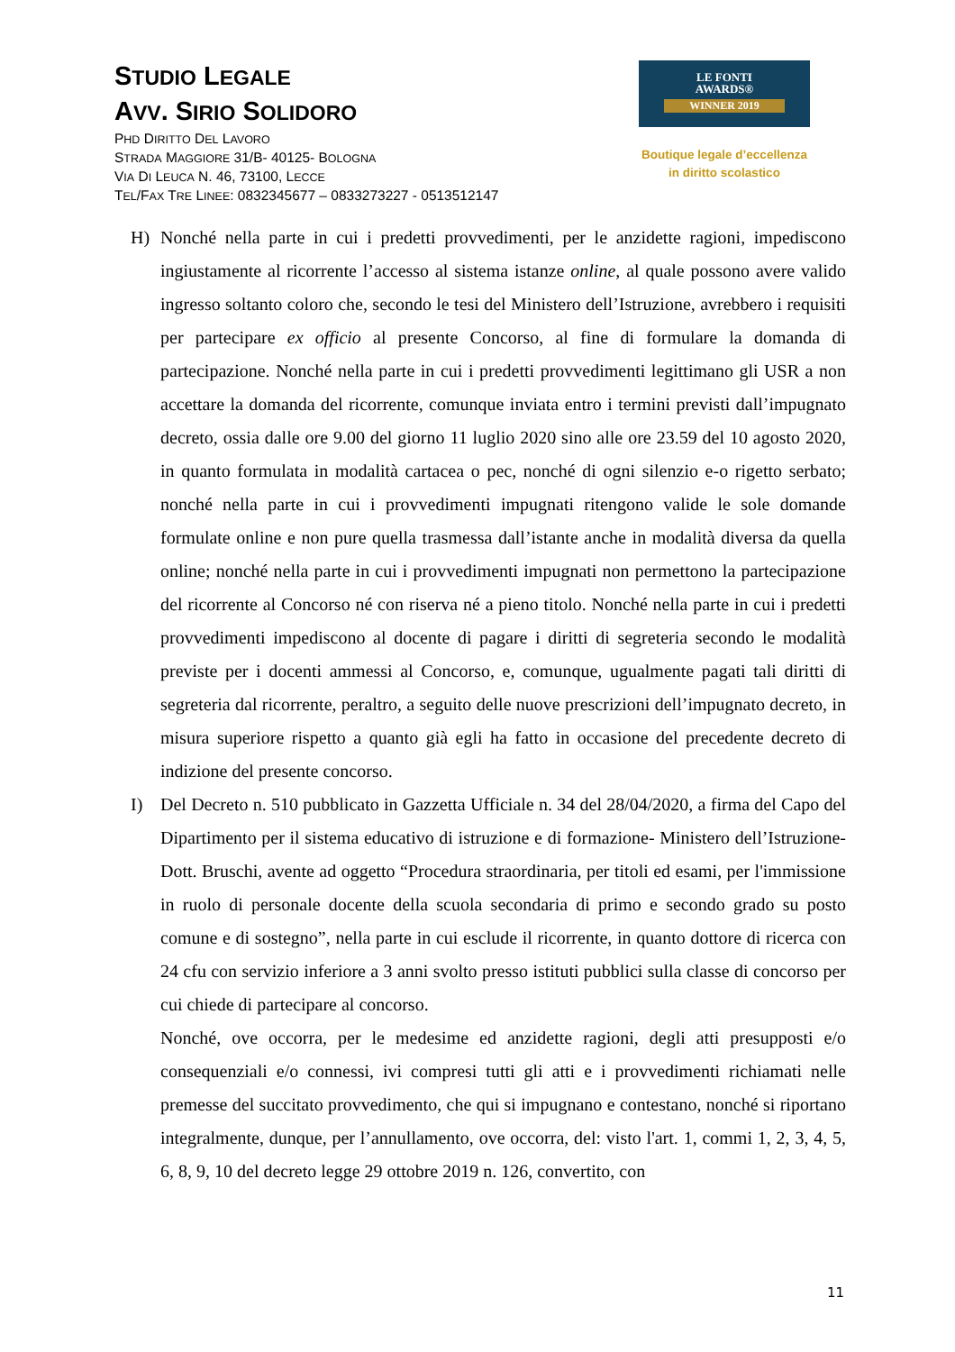STUDIO LEGALE
AVV. SIRIO SOLIDORO
PHD DIRITTO DEL LAVORO
STRADA MAGGIORE 31/B- 40125- BOLOGNA
VIA DI LEUCA N. 46, 73100, LECCE
TEL/FAX TRE LINEE: 0832345677 – 0833273227 - 0513512147
LE FONTI
AWARDS®
WINNER 2019
Boutique legale d’eccellenza
in diritto scolastico
H) Nonché nella parte in cui i predetti provvedimenti, per le anzidette ragioni, impediscono ingiustamente al ricorrente l’accesso al sistema istanze online, al quale possono avere valido ingresso soltanto coloro che, secondo le tesi del Ministero dell’Istruzione, avrebbero i requisiti per partecipare ex officio al presente Concorso, al fine di formulare la domanda di partecipazione. Nonché nella parte in cui i predetti provvedimenti legittimano gli USR a non accettare la domanda del ricorrente, comunque inviata entro i termini previsti dall’impugnato decreto, ossia dalle ore 9.00 del giorno 11 luglio 2020 sino alle ore 23.59 del 10 agosto 2020, in quanto formulata in modalità cartacea o pec, nonché di ogni silenzio e-o rigetto serbato; nonché nella parte in cui i provvedimenti impugnati ritengono valide le sole domande formulate online e non pure quella trasmessa dall’istante anche in modalità diversa da quella online; nonché nella parte in cui i provvedimenti impugnati non permettono la partecipazione del ricorrente al Concorso né con riserva né a pieno titolo. Nonché nella parte in cui i predetti provvedimenti impediscono al docente di pagare i diritti di segreteria secondo le modalità previste per i docenti ammessi al Concorso, e, comunque, ugualmente pagati tali diritti di segreteria dal ricorrente, peraltro, a seguito delle nuove prescrizioni dell’impugnato decreto, in misura superiore rispetto a quanto già egli ha fatto in occasione del precedente decreto di indizione del presente concorso.
I) Del Decreto n. 510 pubblicato in Gazzetta Ufficiale n. 34 del 28/04/2020, a firma del Capo del Dipartimento per il sistema educativo di istruzione e di formazione- Ministero dell’Istruzione- Dott. Bruschi, avente ad oggetto “Procedura straordinaria, per titoli ed esami, per l'immissione in ruolo di personale docente della scuola secondaria di primo e secondo grado su posto comune e di sostegno”, nella parte in cui esclude il ricorrente, in quanto dottore di ricerca con 24 cfu con servizio inferiore a 3 anni svolto presso istituti pubblici sulla classe di concorso per cui chiede di partecipare al concorso.
Nonché, ove occorra, per le medesime ed anzidette ragioni, degli atti presupposti e/o consequenziali e/o connessi, ivi compresi tutti gli atti e i provvedimenti richiamati nelle premesse del succitato provvedimento, che qui si impugnano e contestano, nonché si riportano integralmente, dunque, per l’annullamento, ove occorra, del: visto l'art. 1, commi 1, 2, 3, 4, 5, 6, 8, 9, 10 del decreto legge 29 ottobre 2019 n. 126, convertito, con
11